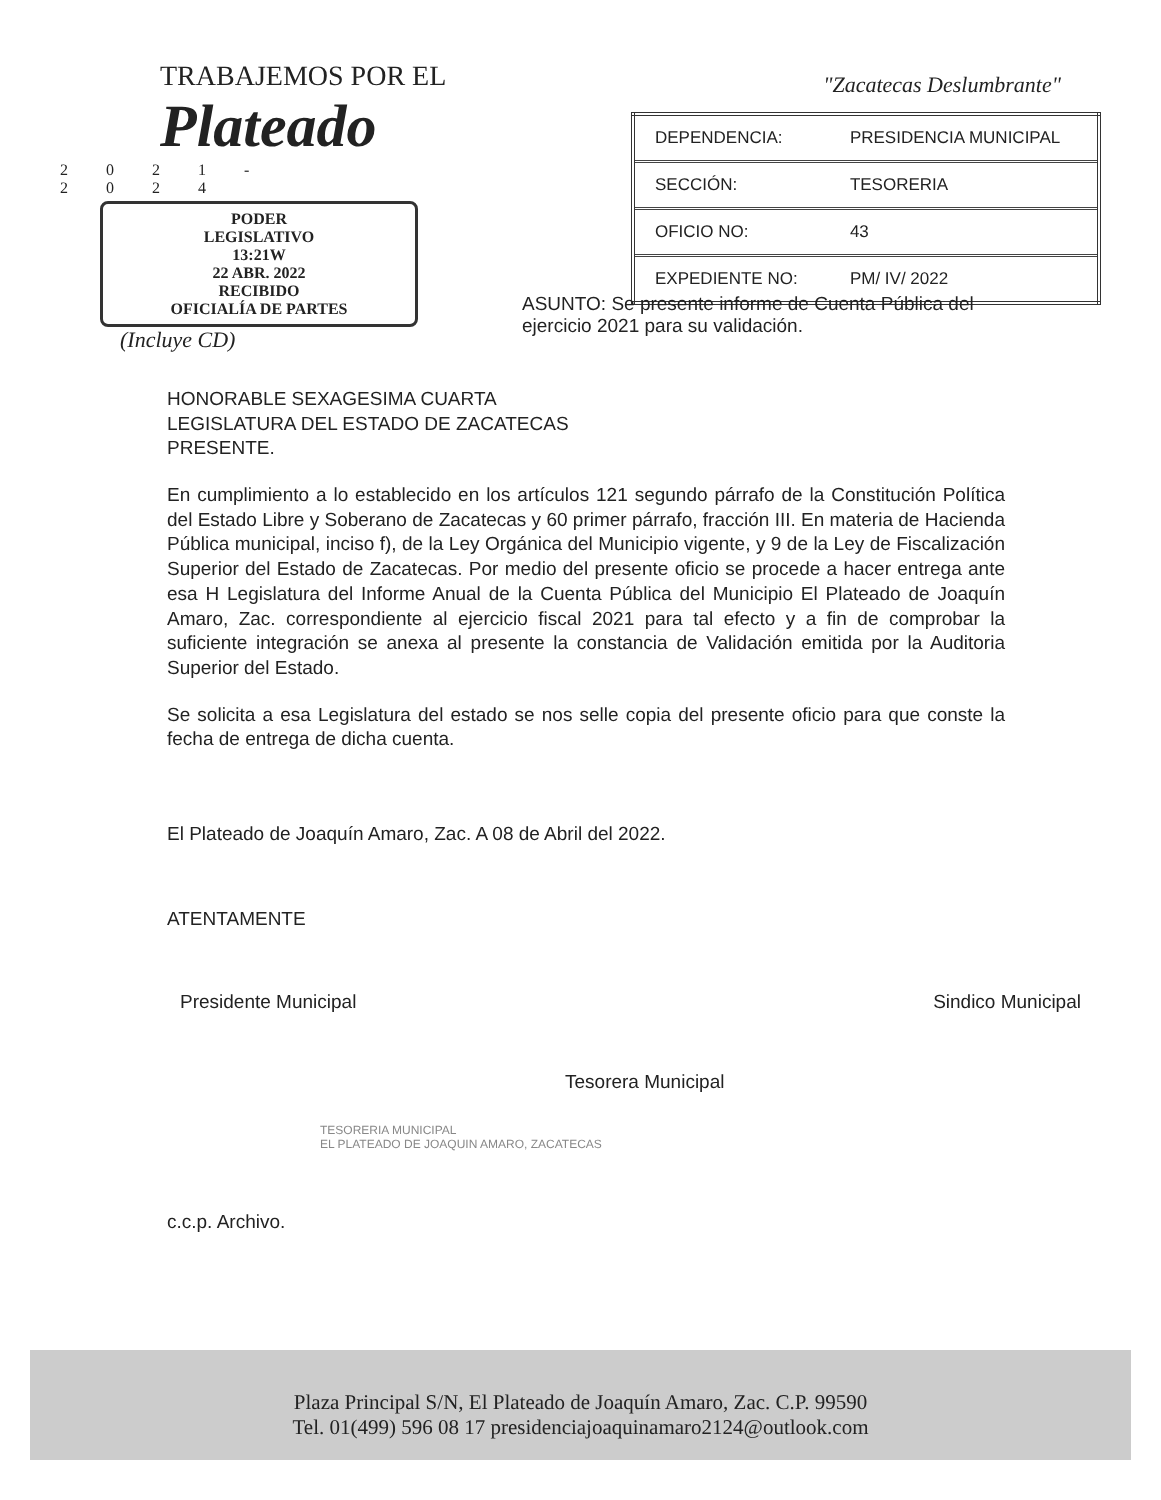TRABAJEMOS POR EL
Plateado
2021-2024
PODER
LEGISLATIVO
13:21W
22 ABR. 2022
RECIBIDO
OFICIALÍA DE PARTES
(Incluye CD)
"Zacatecas Deslumbrante"
| DEPENDENCIA: | PRESIDENCIA MUNICIPAL |
| SECCIÓN: | TESORERIA |
| OFICIO NO: | 43 |
| EXPEDIENTE NO: | PM/ IV/ 2022 |
ASUNTO: Se presente informe de Cuenta Pública del ejercicio 2021 para su validación.
HONORABLE SEXAGESIMA CUARTA
LEGISLATURA DEL ESTADO DE ZACATECAS
PRESENTE.
En cumplimiento a lo establecido en los artículos 121 segundo párrafo de la Constitución Política del Estado Libre y Soberano de Zacatecas y 60 primer párrafo, fracción III. En materia de Hacienda Pública municipal, inciso f), de la Ley Orgánica del Municipio vigente, y 9 de la Ley de Fiscalización Superior del Estado de Zacatecas. Por medio del presente oficio se procede a hacer entrega ante esa H Legislatura del Informe Anual de la Cuenta Pública del Municipio El Plateado de Joaquín Amaro, Zac. correspondiente al ejercicio fiscal 2021 para tal efecto y a fin de comprobar la suficiente integración se anexa al presente la constancia de Validación emitida por la Auditoria Superior del Estado.
Se solicita a esa Legislatura del estado se nos selle copia del presente oficio para que conste la fecha de entrega de dicha cuenta.
El Plateado de Joaquín Amaro, Zac. A 08 de Abril del 2022.
ATENTAMENTE
Presidente Municipal Tesorera Municipal Sindico Municipal
TESORERIA MUNICIPAL
EL PLATEADO DE JOAQUIN AMARO, ZACATECAS
c.c.p. Archivo.
Plaza Principal S/N, El Plateado de Joaquín Amaro, Zac. C.P. 99590
Tel. 01(499) 596 08 17 presidenciajoaquinamaro2124@outlook.com